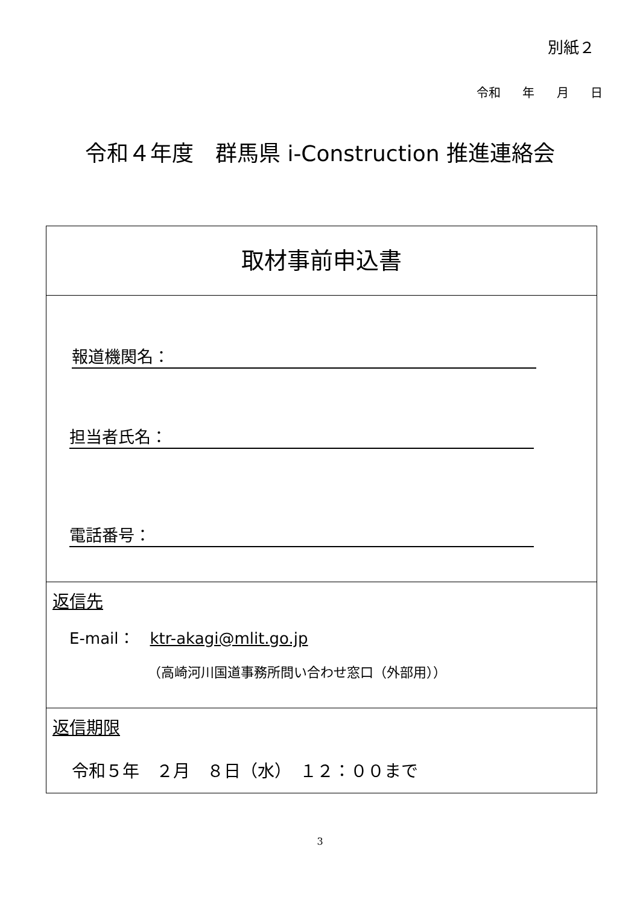別紙２
令和 年 月 日
令和４年度　群馬県 i-Construction 推進連絡会
| 取材事前申込書 |
| 報道機関名： 担当者氏名： 電話番号： |
| 返信先 E-mail： ktr-akagi@mlit.go.jp （高崎河川国道事務所問い合わせ窓口（外部用）） |
| 返信期限 令和５年 ２月 ８日（水） １２：００まで |
3